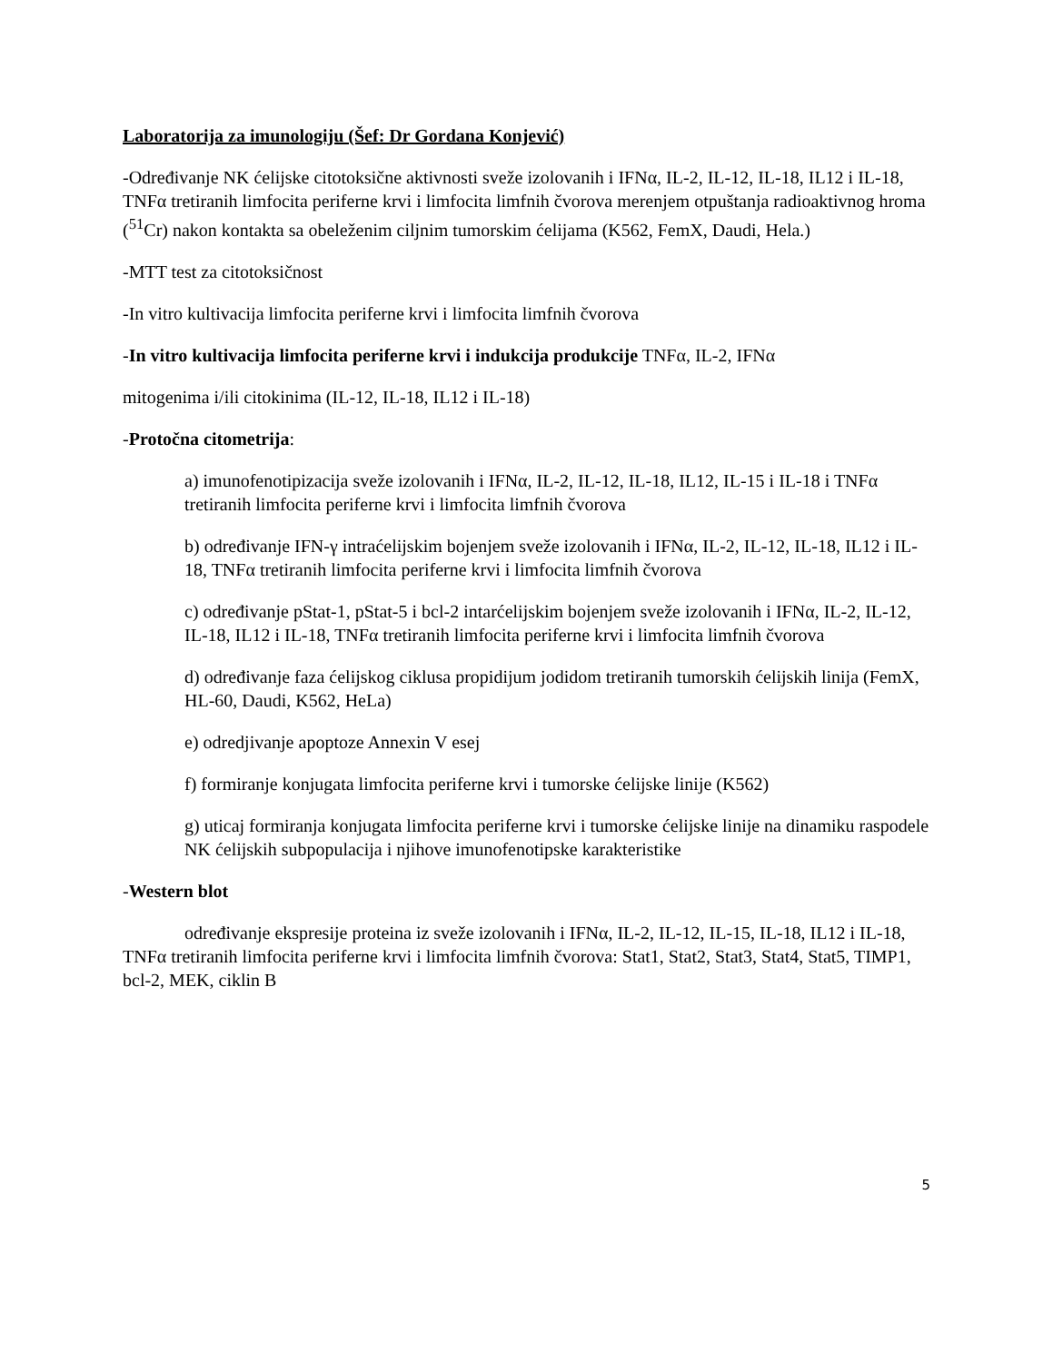Laboratorija za imunologiju (Šef: Dr Gordana Konjević)
-Određivanje NK ćelijske citotoksične aktivnosti sveže izolovanih i IFNα, IL-2, IL-12, IL-18, IL12 i IL-18, TNFα tretiranih limfocita periferne krvi i limfocita limfnih čvorova merenjem otpuštanja radioaktivnog hroma (<sup>51</sup>Cr) nakon kontakta sa obeleženim ciljnim tumorskim ćelijama (K562, FemX, Daudi, Hela.)
-MTT test za citotoksičnost
-In vitro kultivacija limfocita periferne krvi i limfocita limfnih čvorova
-In vitro kultivacija limfocita periferne krvi i indukcija produkcije TNFα, IL-2, IFNα
mitogenima i/ili citokinima (IL-12, IL-18, IL12 i IL-18)
-Protočna citometrija:
a) imunofenotipizacija sveže izolovanih i IFNα, IL-2, IL-12, IL-18, IL12, IL-15 i IL-18 i TNFα tretiranih limfocita periferne krvi i limfocita limfnih čvorova
b) određivanje IFN-γ intraćelijskim bojenjem sveže izolovanih i IFNα, IL-2, IL-12, IL-18, IL12 i IL-18, TNFα tretiranih limfocita periferne krvi i limfocita limfnih čvorova
c) određivanje pStat-1, pStat-5 i bcl-2 intarćelijskim bojenjem sveže izolovanih i IFNα, IL-2, IL-12, IL-18, IL12 i IL-18, TNFα tretiranih limfocita periferne krvi i limfocita limfnih čvorova
d) određivanje faza ćelijskog ciklusa propidijum jodidom tretiranih tumorskih ćelijskih linija (FemX, HL-60, Daudi, K562, HeLa)
e) odredjivanje apoptoze Annexin V esej
f) formiranje konjugata limfocita periferne krvi i tumorske ćelijske linije (K562)
g) uticaj formiranja konjugata limfocita periferne krvi i tumorske ćelijske linije na dinamiku raspodele NK ćelijskih subpopulacija i njihove imunofenotipske karakteristike
-Western blot
određivanje ekspresije proteina iz sveže izolovanih i IFNα, IL-2, IL-12, IL-15, IL-18, IL12 i IL-18, TNFα tretiranih limfocita periferne krvi i limfocita limfnih čvorova: Stat1, Stat2, Stat3, Stat4, Stat5, TIMP1, bcl-2, MEK, ciklin B
5